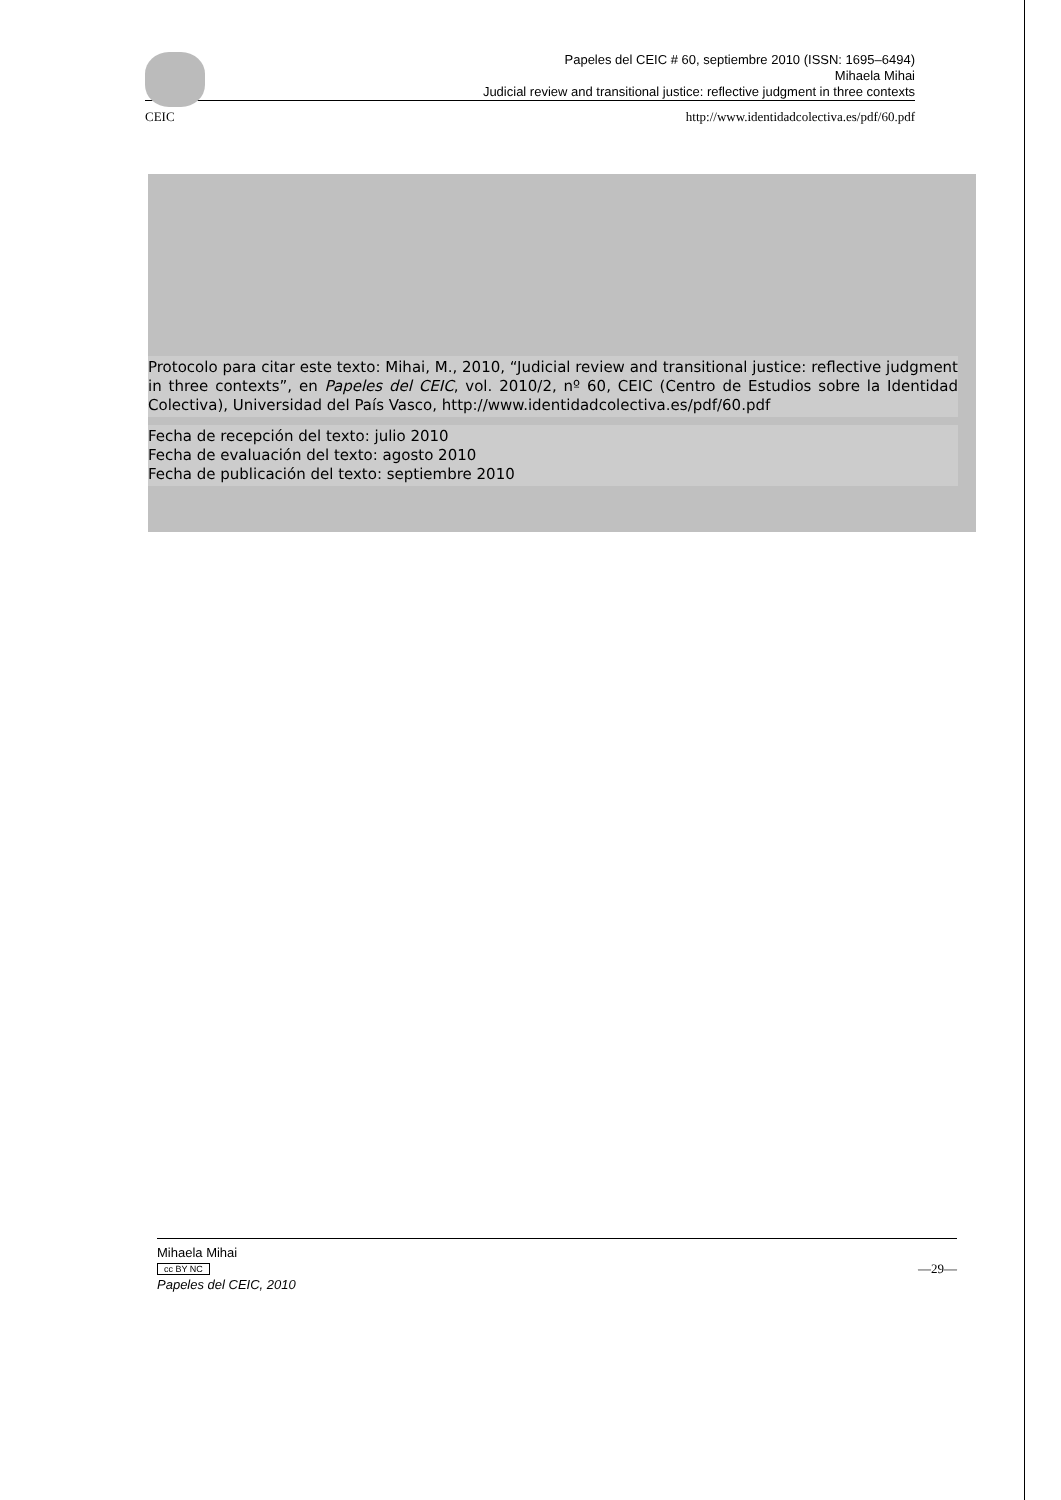Papeles del CEIC # 60, septiembre 2010 (ISSN: 1695–6494)
Mihaela Mihai
Judicial review and transitional justice: reflective judgment in three contexts
CEIC http://www.identidadcolectiva.es/pdf/60.pdf
Protocolo para citar este texto: Mihai, M., 2010, “Judicial review and transitional justice: reflective judgment in three contexts”, en Papeles del CEIC, vol. 2010/2, nº 60, CEIC (Centro de Estudios sobre la Identidad Colectiva), Universidad del País Vasco, http://www.identidadcolectiva.es/pdf/60.pdf
Fecha de recepción del texto: julio 2010
Fecha de evaluación del texto: agosto 2010
Fecha de publicación del texto: septiembre 2010
Mihaela Mihai
cc BY NC
Papeles del CEIC, 2010
—29—